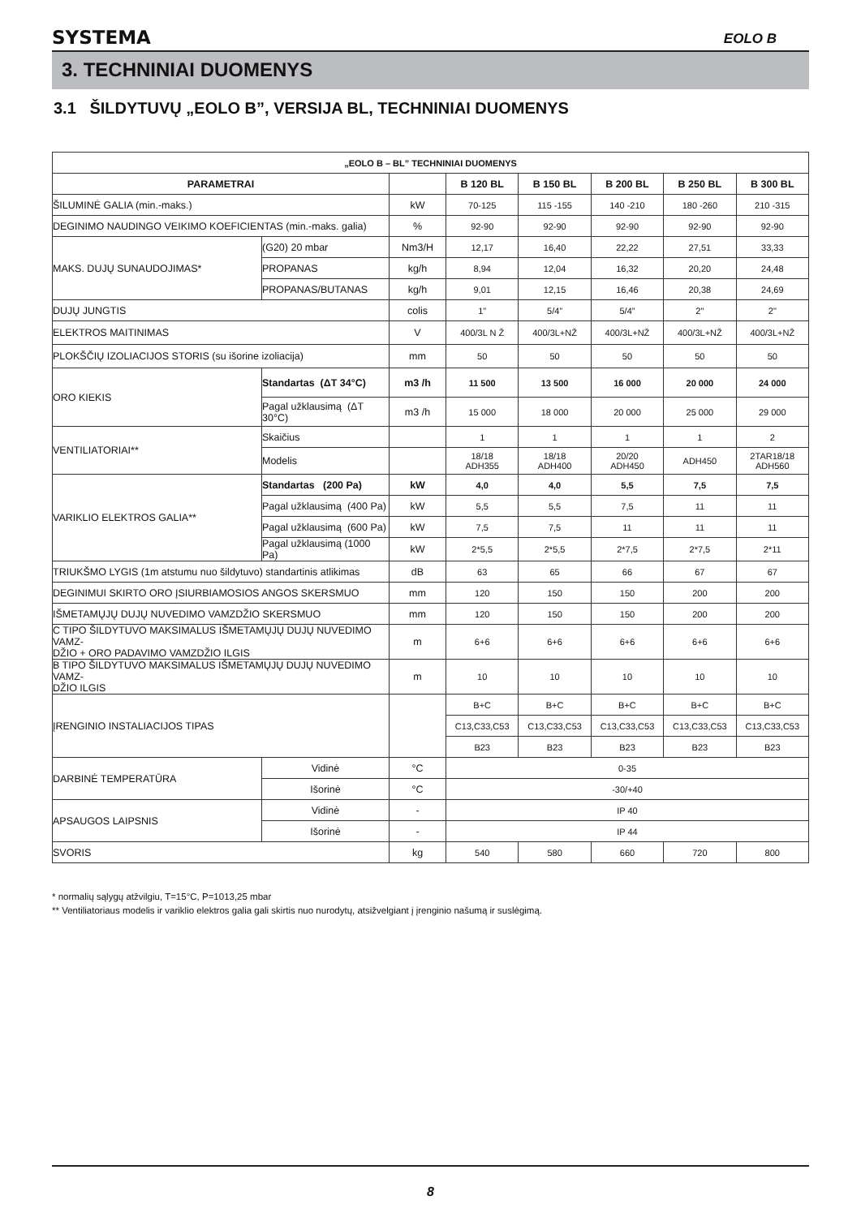SYSTEMA EOLO B
3. TECHNINIAI DUOMENYS
3.1 ŠILDYTUVŲ „EOLO B”, VERSIJA BL, TECHNINIAI DUOMENYS
| „EOLO B – BL” TECHNINIAI DUOMENYS | | | | | | | |
| --- | --- | --- | --- | --- | --- | --- | --- |
| PARAMETRAI | | | B 120 BL | B 150 BL | B 200 BL | B 250 BL | B 300 BL |
| ŠILUMINĖ GALIA (min.-maks.) | | kW | 70-125 | 115 -155 | 140 -210 | 180 -260 | 210 -315 |
| DEGINIMO NAUDINGO VEIKIMO KOEFICIENTAS (min.-maks. galia) | | % | 92-90 | 92-90 | 92-90 | 92-90 | 92-90 |
| MAKS. DUJŲ SUNAUDOJIMAS* | (G20) 20 mbar | Nm3/H | 12,17 | 16,40 | 22,22 | 27,51 | 33,33 |
| | PROPANAS | kg/h | 8,94 | 12,04 | 16,32 | 20,20 | 24,48 |
| | PROPANAS/BUTANAS | kg/h | 9,01 | 12,15 | 16,46 | 20,38 | 24,69 |
| DUJŲ JUNGTIS | | colis | 1" | 5/4” | 5/4” | 2" | 2" |
| ELEKTROS MAITINIMAS | | V | 400/3L N Ž | 400/3L+NŽ | 400/3L+NŽ | 400/3L+NŽ | 400/3L+NŽ |
| PLOKŠČIŲ IZOLIACIJOS STORIS (su išorine izoliacija) | | mm | 50 | 50 | 50 | 50 | 50 |
| ORO KIEKIS | Standartas (ΔT 34°C) | m3 /h | 11 500 | 13 500 | 16 000 | 20 000 | 24 000 |
| | Pagal užklausimą (ΔT 30°C) | m3 /h | 15 000 | 18 000 | 20 000 | 25 000 | 29 000 |
| VENTILIATORIAI** | Skaičius | | 1 | 1 | 1 | 1 | 2 |
| | Modelis | | 18/18 ADH355 | 18/18 ADH400 | 20/20 ADH450 | ADH450 | 2TAR18/18 ADH560 |
| VARIKLIO ELEKTROS GALIA** | Standartas (200 Pa) | kW | 4,0 | 4,0 | 5,5 | 7,5 | 7,5 |
| | Pagal užklausimą (400 Pa) | kW | 5,5 | 5,5 | 7,5 | 11 | 11 |
| | Pagal užklausimą (600 Pa) | kW | 7,5 | 7,5 | 11 | 11 | 11 |
| | Pagal užklausimą (1000 Pa) | kW | 2*5,5 | 2*5,5 | 2*7,5 | 2*7,5 | 2*11 |
| TRIUKŠMO LYGIS (1m atstumu nuo šildytuvo) standartinis atlikimas | | dB | 63 | 65 | 66 | 67 | 67 |
| DEGINIMUI SKIRTO ORO ĮSIURBIAMOSIOS ANGOS SKERSMUO | | mm | 120 | 150 | 150 | 200 | 200 |
| IŠMETAMŲJŲ DUJŲ NUVEDIMO VAMZDŽIO SKERSMUO | | mm | 120 | 150 | 150 | 200 | 200 |
| C TIPO ŠILDYTUVO MAKSIMALUS IŠMETAMŲJŲ DUJŲ NUVEDIMO VAMZ- DŽIO + ORO PADAVIMO VAMZDŽIO ILGIS | | m | 6+6 | 6+6 | 6+6 | 6+6 | 6+6 |
| B TIPO ŠILDYTUVO MAKSIMALUS IŠMETAMŲJŲ DUJŲ NUVEDIMO VAMZ- DŽIO ILGIS | | m | 10 | 10 | 10 | 10 | 10 |
| ĮRENGINIO INSTALIACIJOS TIPAS | | | B+C | B+C | B+C | B+C | B+C |
| | | | C13,C33,C53 | C13,C33,C53 | C13,C33,C53 | C13,C33,C53 | C13,C33,C53 |
| | | | B23 | B23 | B23 | B23 | B23 |
| DARBINĖ TEMPERATŪRA | Vidinė | °C | 0-35 | | | | |
| | Išorinė | °C | -30/+40 | | | | |
| APSAUGOS LAIPSNIS | Vidinė | - | IP 40 | | | | |
| | Išorinė | - | IP 44 | | | | |
| SVORIS | | kg | 540 | 580 | 660 | 720 | 800 |
* normalių sąlygų atžvilgiu, T=15°C, P=1013,25 mbar
** Ventiliatoriaus modelis ir variklio elektros galia gali skirtis nuo nurodytų, atsižvelgiant į įrenginio našumą ir suslėgimą.
8